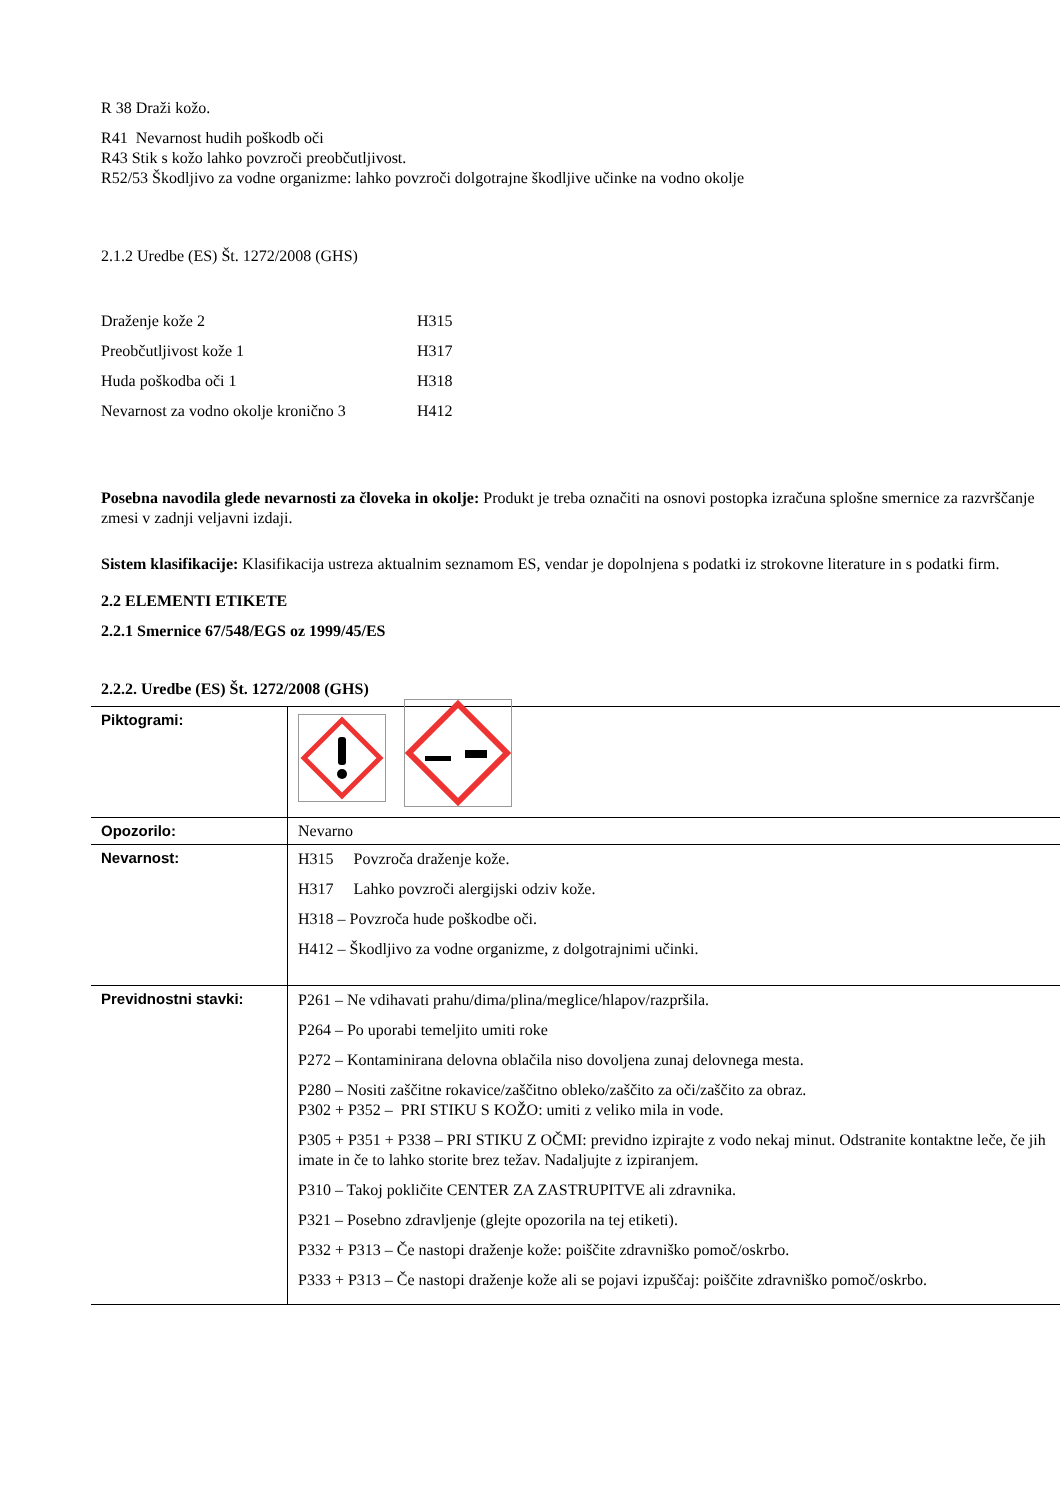R 38 Draži kožo.
R41 Nevarnost hudih poškodb oči
R43 Stik s kožo lahko povzroči preobčutljivost.
R52/53 Škodljivo za vodne organizme: lahko povzroči dolgotrajne škodljive učinke na vodno okolje
2.1.2 Uredbe (ES) Št. 1272/2008 (GHS)
| Draženje kože 2 | H315 |
| Preobčutljivost kože 1 | H317 |
| Huda poškodba oči 1 | H318 |
| Nevarnost za vodno okolje kronično 3 | H412 |
Posebna navodila glede nevarnosti za človeka in okolje: Produkt je treba označiti na osnovi postopka izračuna splošne smernice za razvrščanje zmesi v zadnji veljavni izdaji.
Sistem klasifikacije: Klasifikacija ustreza aktualnim seznamom ES, vendar je dopolnjena s podatki iz strokovne literature in s podatki firm.
2.2 ELEMENTI ETIKETE
2.2.1 Smernice 67/548/EGS oz 1999/45/ES
2.2.2. Uredbe (ES) Št. 1272/2008 (GHS)
| Piktogrami: | |
| Opozorilo: | Nevarno |
| Nevarnost: | H315 Povzroča draženje kože. H317 Lahko povzroči alergijski odziv kože. H318 – Povzroča hude poškodbe oči. H412 – Škodljivo za vodne organizme, z dolgotrajnimi učinki. |
| Previdnostni stavki: | P261 – Ne vdihavati prahu/dima/plina/meglice/hlapov/razpršila. P264 – Po uporabi temeljito umiti roke P272 – Kontaminirana delovna oblačila niso dovoljena zunaj delovnega mesta. P280 – Nositi zaščitne rokavice/zaščitno obleko/zaščito za oči/zaščito za obraz. P302 + P352 – PRI STIKU S KOŽO: umiti z veliko mila in vode. P305 + P351 + P338 – PRI STIKU Z OČMI: previdno izpirajte z vodo nekaj minut. Odstranite kontaktne leče, če jih imate in če to lahko storite brez težav. Nadaljujte z izpiranjem. P310 – Takoj pokličite CENTER ZA ZASTRUPITVE ali zdravnika. P321 – Posebno zdravljenje (glejte opozorila na tej etiketi). P332 + P313 – Če nastopi draženje kože: poiščite zdravniško pomoč/oskrbo. P333 + P313 – Če nastopi draženje kože ali se pojavi izpuščaj: poiščite zdravniško pomoč/oskrbo. |